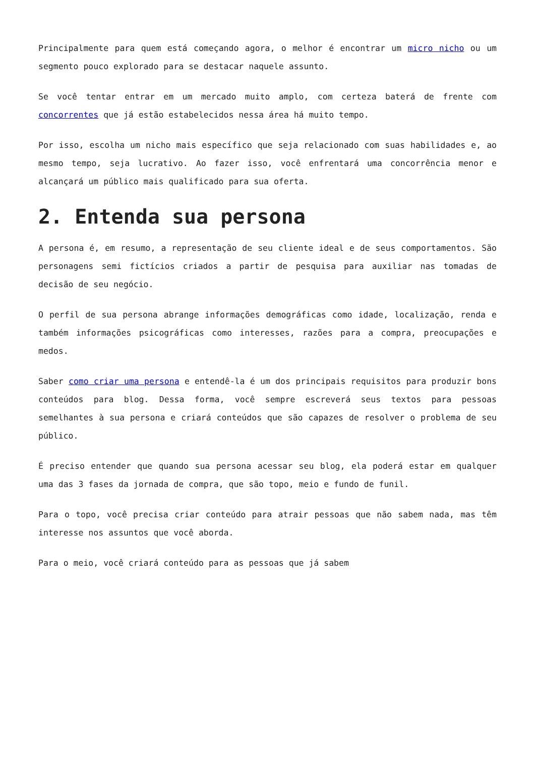Principalmente para quem está começando agora, o melhor é encontrar um micro nicho ou um segmento pouco explorado para se destacar naquele assunto.
Se você tentar entrar em um mercado muito amplo, com certeza baterá de frente com concorrentes que já estão estabelecidos nessa área há muito tempo.
Por isso, escolha um nicho mais específico que seja relacionado com suas habilidades e, ao mesmo tempo, seja lucrativo. Ao fazer isso, você enfrentará uma concorrência menor e alcançará um público mais qualificado para sua oferta.
2. Entenda sua persona
A persona é, em resumo, a representação de seu cliente ideal e de seus comportamentos. São personagens semi fictícios criados a partir de pesquisa para auxiliar nas tomadas de decisão de seu negócio.
O perfil de sua persona abrange informações demográficas como idade, localização, renda e também informações psicográficas como interesses, razões para a compra, preocupações e medos.
Saber como criar uma persona e entendê-la é um dos principais requisitos para produzir bons conteúdos para blog. Dessa forma, você sempre escreverá seus textos para pessoas semelhantes à sua persona e criará conteúdos que são capazes de resolver o problema de seu público.
É preciso entender que quando sua persona acessar seu blog, ela poderá estar em qualquer uma das 3 fases da jornada de compra, que são topo, meio e fundo de funil.
Para o topo, você precisa criar conteúdo para atrair pessoas que não sabem nada, mas têm interesse nos assuntos que você aborda.
Para o meio, você criará conteúdo para as pessoas que já sabem